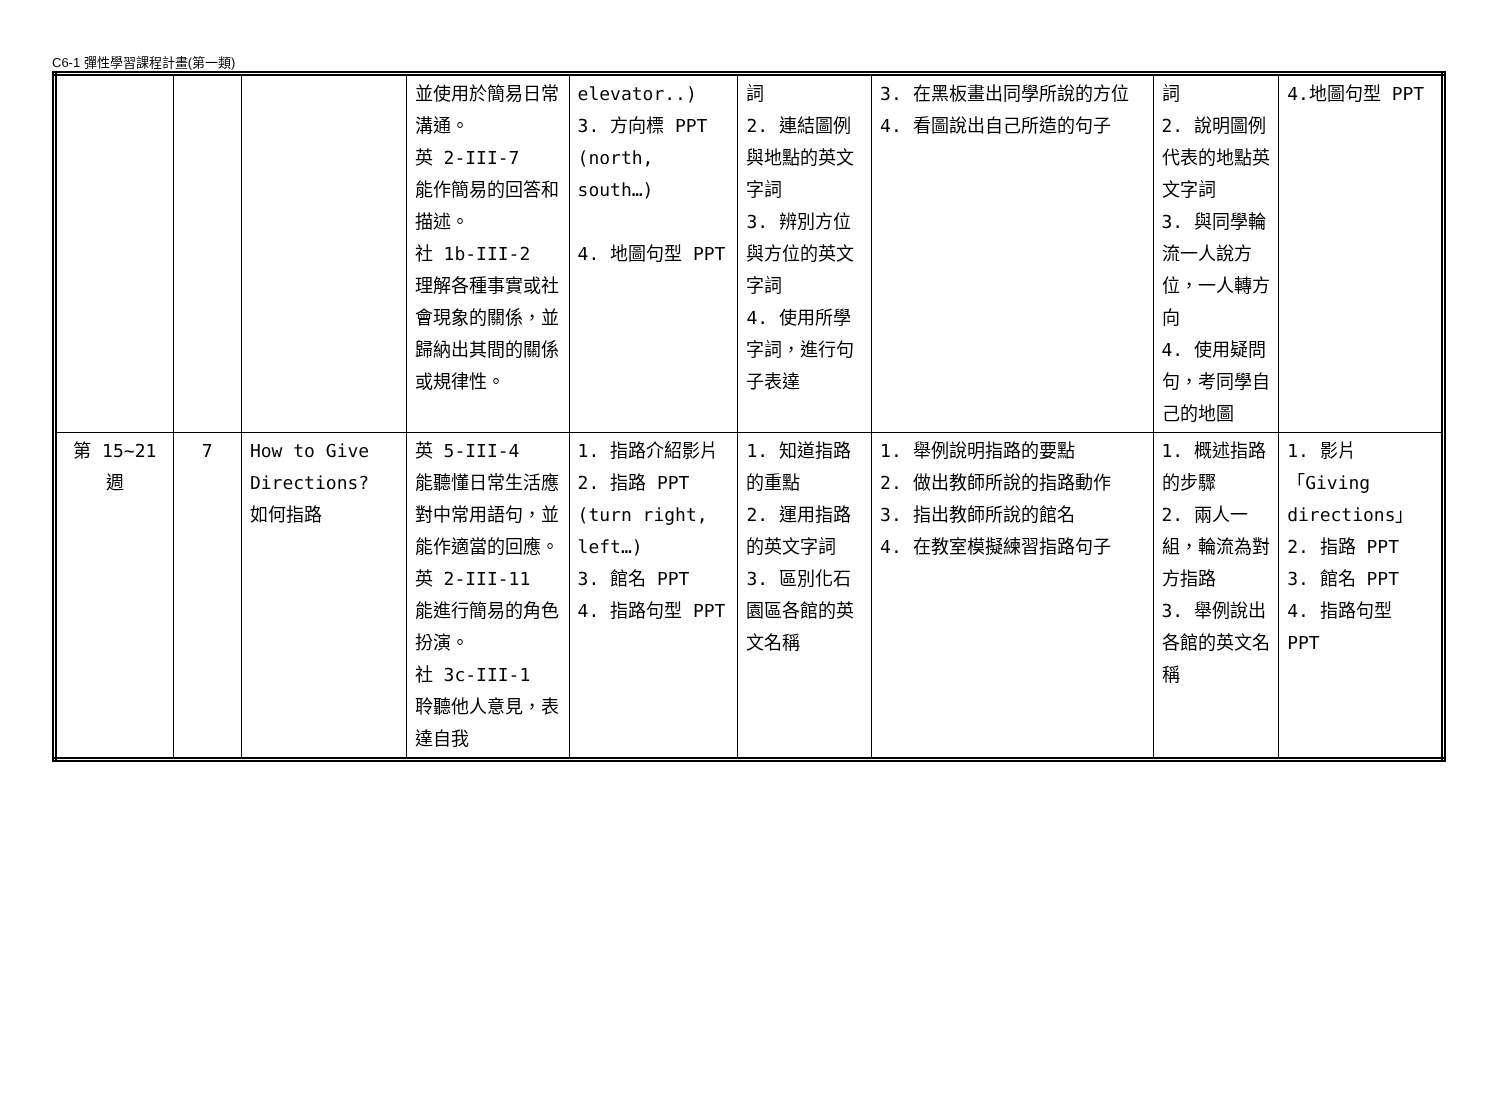C6-1 彈性學習課程計畫(第一類)
| | | | 並使用於簡易日常溝通。 英 2-III-7 能作簡易的回答和描述。 社 1b-III-2 理解各種事實或社會現象的關係，並歸納出其間的關係或規律性。 | elevator..) 3. 方向標 PPT (north, south…) 4. 地圖句型 PPT | 詞 2. 連結圖例與地點的英文字詞 3. 辨別方位與方位的英文字詞 4. 使用所學字詞，進行句子表達 | 3. 在黑板畫出同學所說的方位 4. 看圖說出自己所造的句子 | 詞 2. 說明圖例代表的地點英文字詞 3. 與同學輪流一人說方位，一人轉方向 4. 使用疑問句，考同學自己的地圖 | 4.地圖句型 PPT |
| 第 15~21 週 | 7 | How to Give Directions? 如何指路 | 英 5-III-4 能聽懂日常生活應對中常用語句，並能作適當的回應。 英 2-III-11 能進行簡易的角色扮演。 社 3c-III-1 聆聽他人意見，表達自我 | 1. 指路介紹影片 2. 指路 PPT (turn right, left…) 3. 館名 PPT 4. 指路句型 PPT | 1. 知道指路的重點 2. 運用指路的英文字詞 3. 區別化石園區各館的英文名稱 | 1. 舉例說明指路的要點 2. 做出教師所說的指路動作 3. 指出教師所說的館名 4. 在教室模擬練習指路句子 | 1. 概述指路的步驟 2. 兩人一組，輪流為對方指路 3. 舉例說出各館的英文名稱 | 1. 影片「Giving directions」 2. 指路 PPT 3. 館名 PPT 4. 指路句型 PPT |